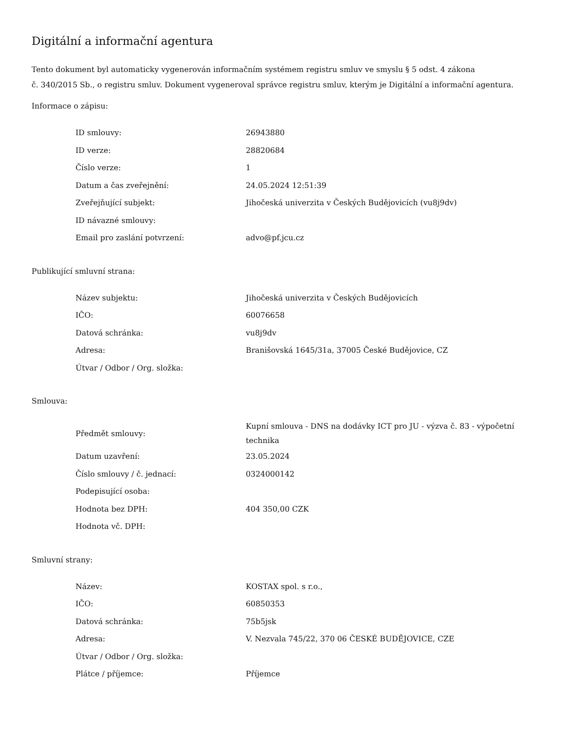Digitální a informační agentura
Tento dokument byl automaticky vygenerován informačním systémem registru smluv ve smyslu § 5 odst. 4 zákona
č. 340/2015 Sb., o registru smluv. Dokument vygeneroval správce registru smluv, kterým je Digitální a informační agentura.
Informace o zápisu:
| ID smlouvy: | 26943880 |
| ID verze: | 28820684 |
| Číslo verze: | 1 |
| Datum a čas zveřejnění: | 24.05.2024 12:51:39 |
| Zveřejňující subjekt: | Jihočeská univerzita v Českých Budějovicích (vu8j9dv) |
| ID návazné smlouvy: | |
| Email pro zaslání potvrzení: | advo@pf.jcu.cz |
Publikující smluvní strana:
| Název subjektu: | Jihočeská univerzita v Českých Budějovicích |
| IČO: | 60076658 |
| Datová schránka: | vu8j9dv |
| Adresa: | Branišovská 1645/31a, 37005 České Budějovice, CZ |
| Útvar / Odbor / Org. složka: | |
Smlouva:
| Předmět smlouvy: | Kupní smlouva - DNS na dodávky ICT pro JU - výzva č. 83 - výpočetní technika |
| Datum uzavření: | 23.05.2024 |
| Číslo smlouvy / č. jednací: | 0324000142 |
| Podepisující osoba: | |
| Hodnota bez DPH: | 404 350,00 CZK |
| Hodnota vč. DPH: | |
Smluvní strany:
| Název: | KOSTAX spol. s r.o., |
| IČO: | 60850353 |
| Datová schránka: | 75b5jsk |
| Adresa: | V. Nezvala 745/22, 370 06 ČESKÉ BUDĚJOVICE, CZE |
| Útvar / Odbor / Org. složka: | |
| Plátce / příjemce: | Příjemce |